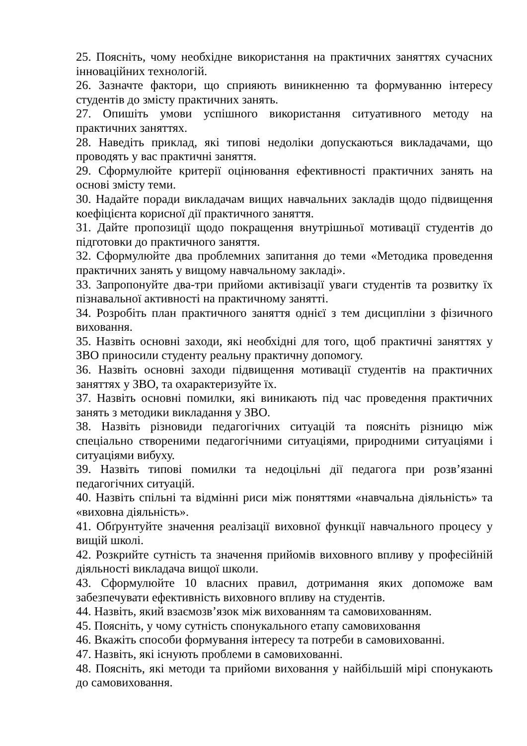25. Поясніть, чому необхідне використання на практичних заняттях сучасних інноваційних технологій.
26. Зазначте фактори, що сприяють виникненню та формуванню інтересу студентів до змісту практичних занять.
27. Опишіть умови успішного використання ситуативного методу на практичних заняттях.
28. Наведіть приклад, які типові недоліки допускаються викладачами, що проводять у вас практичні заняття.
29. Сформулюйте критерії оцінювання ефективності практичних занять на основі змісту теми.
30. Надайте поради викладачам вищих навчальних закладів щодо підвищення коефіцієнта корисної дії практичного заняття.
31. Дайте пропозиції щодо покращення внутрішньої мотивації студентів до підготовки до практичного заняття.
32. Сформулюйте два проблемних запитання до теми «Методика проведення практичних занять у вищому навчальному закладі».
33. Запропонуйте два-три прийоми активізації уваги студентів та розвитку їх пізнавальної активності на практичному занятті.
34. Розробіть план практичного заняття однієї з тем дисципліни з фізичного виховання.
35. Назвіть основні заходи, які необхідні для того, щоб практичні заняттях у ЗВО приносили студенту реальну практичну допомогу.
36. Назвіть основні заходи підвищення мотивації студентів на практичних заняттях у ЗВО, та охарактеризуйте їх.
37. Назвіть основні помилки, які виникають під час проведення практичних занять з методики викладання у ЗВО.
38. Назвіть різновиди педагогічних ситуацій та поясніть різницю між спеціально створеними педагогічними ситуаціями, природними ситуаціями і ситуаціями вибуху.
39. Назвіть типові помилки та недоцільні дії педагога при розв’язанні педагогічних ситуацій.
40. Назвіть спільні та відмінні риси між поняттями «навчальна діяльність» та «виховна діяльність».
41. Обґрунтуйте значення реалізації виховної функції навчального процесу у вищій школі.
42. Розкрийте сутність та значення прийомів виховного впливу у професійній діяльності викладача вищої школи.
43. Сформулюйте 10 власних правил, дотримання яких допоможе вам забезпечувати ефективність виховного впливу на студентів.
44. Назвіть, який взаємозв’язок між вихованням та самовихованням.
45. Поясніть, у чому сутність спонукального етапу самовиховання
46. Вкажіть способи формування інтересу та потреби в самовихованні.
47. Назвіть, які існують проблеми в самовихованні.
48. Поясніть, які методи та прийоми виховання у найбільшій мірі спонукають до самовиховання.